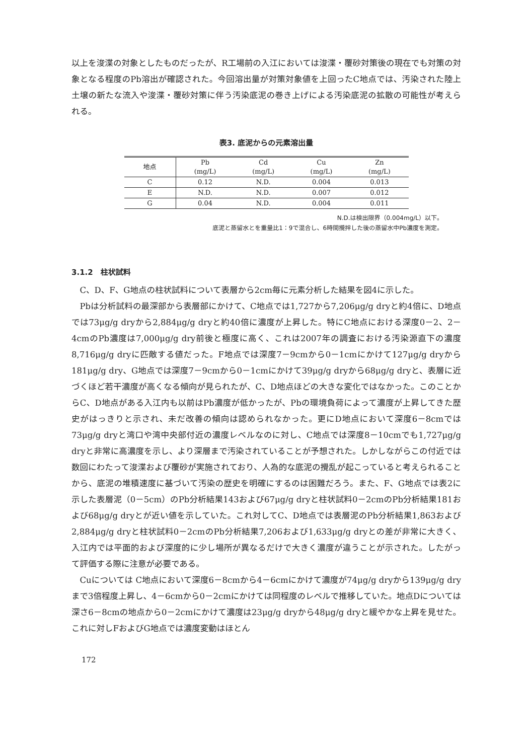以上を浚渫の対象としたものだったが、R工場前の入江においては浚渫・覆砂対策後の現在でも対策の対象となる程度のPb溶出が確認された。今回溶出量が対策対象値を上回ったC地点では、汚染された陸上土壌の新たな流入や浚渫・覆砂対策に伴う汚染底泥の巻き上げによる汚染底泥の拡散の可能性が考えられる。
表3. 底泥からの元素溶出量
| 地点 | Pb (mg/L) | Cd (mg/L) | Cu (mg/L) | Zn (mg/L) |
| --- | --- | --- | --- | --- |
| C | 0.12 | N.D. | 0.004 | 0.013 |
| E | N.D. | N.D. | 0.007 | 0.012 |
| G | 0.04 | N.D. | 0.004 | 0.011 |
N.D.は検出限界（0.004mg/L）以下。
底泥と蒸留水とを重量比1：9で混合し、6時間攪拌した後の蒸留水中Pb濃度を測定。
3.1.2　柱状試料
C、D、F、G地点の柱状試料について表層から2cm毎に元素分析した結果を図4に示した。
Pbは分析試料の最深部から表層部にかけて、C地点では1,727から7,206μg/g dryと約4倍に、D地点では73μg/g dryから2,884μg/g dryと約40倍に濃度が上昇した。特にC地点における深度0－2、2－4cmのPb濃度は7,000μg/g dry前後と極度に高く、これは2007年の調査における汚染源直下の濃度8,716μg/g dryに匹敵する値だった。F地点では深度7－9cmから0－1cmにかけて127μg/g dryから181μg/g dry、G地点では深度7－9cmから0－1cmにかけて39μg/g dryから68μg/g dryと、表層に近づくほど若干濃度が高くなる傾向が見られたが、C、D地点ほどの大きな変化ではなかった。このことからC、D地点がある入江内も以前はPb濃度が低かったが、Pbの環境負荷によって濃度が上昇してきた歴史がはっきりと示され、未だ改善の傾向は認められなかった。更にD地点において深度6－8cmでは73μg/g dryと湾口や湾中央部付近の濃度レベルなのに対し、C地点では深度8－10cmでも1,727μg/g dryと非常に高濃度を示し、より深層まで汚染されていることが予想された。しかしながらこの付近では数回にわたって浚渫および覆砂が実施されており、人為的な底泥の攪乱が起こっていると考えられることから、底泥の堆積速度に基づいて汚染の歴史を明確にするのは困難だろう。また、F、G地点では表2に示した表層泥（0－5cm）のPb分析結果143および67μg/g dryと柱状試料0－2cmのPb分析結果181および68μg/g dryとが近い値を示していた。これ対してC、D地点では表層泥のPb分析結果1,863および2,884μg/g dryと柱状試料0－2cmのPb分析結果7,206および1,633μg/g dryとの差が非常に大きく、入江内では平面的および深度的に少し場所が異なるだけで大きく濃度が違うことが示された。したがって評価する際に注意が必要である。
Cuについては C地点において深度6－8cmから4－6cmにかけて濃度が74μg/g dryから139μg/g dryまで3倍程度上昇し、4－6cmから0－2cmにかけては同程度のレベルで推移していた。地点Dについては深さ6－8cmの地点から0－2cmにかけて濃度は23μg/g dryから48μg/g dryと緩やかな上昇を見せた。これに対しFおよびG地点では濃度変動はほとん
172